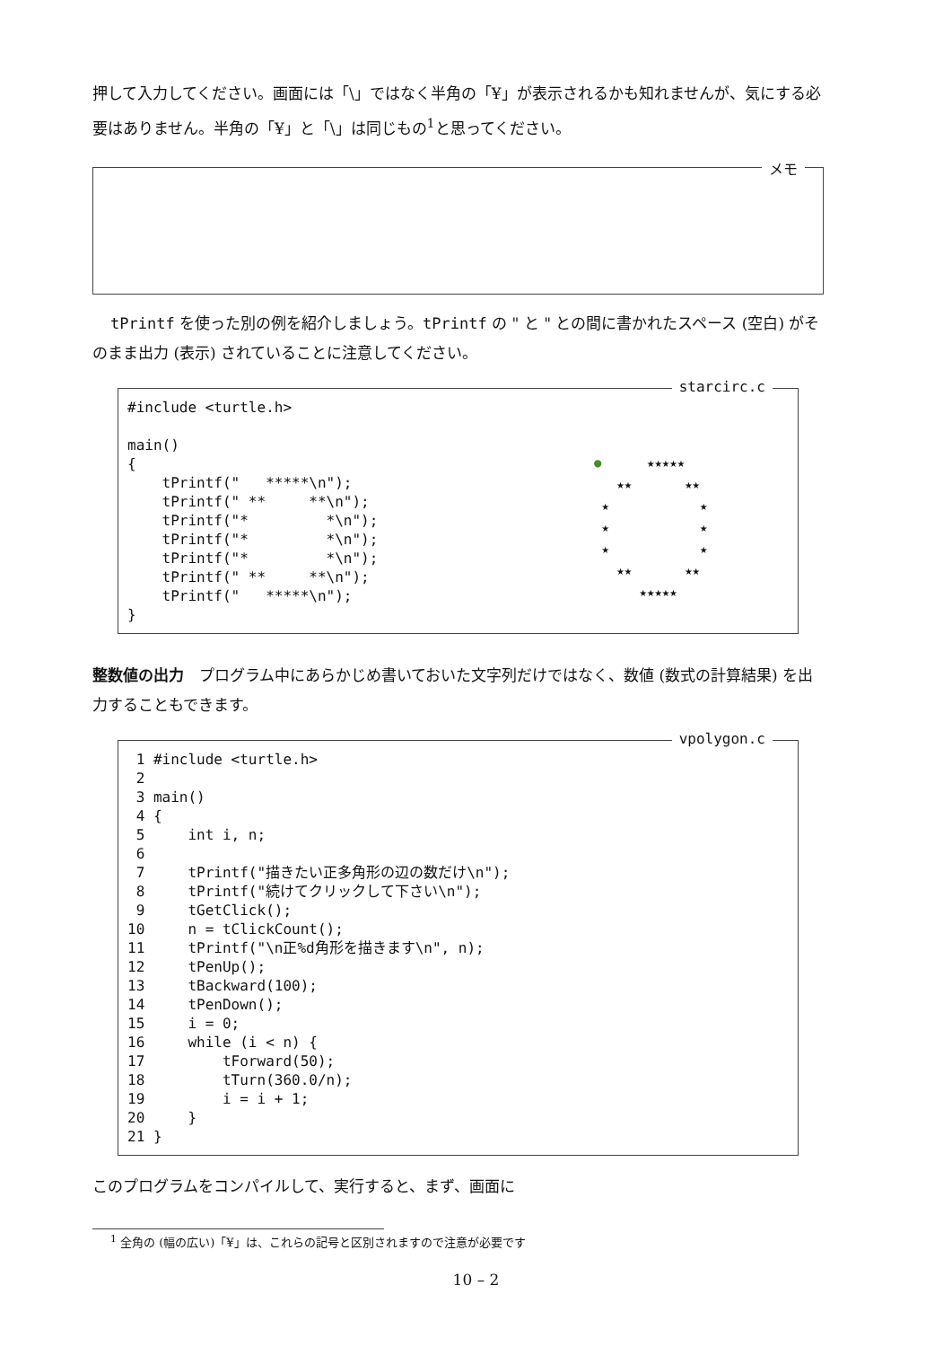押して入力してください。画面には「\」ではなく半角の「¥」が表示されるかも知れませんが、気にする必要はありません。半角の「¥」と「\」は同じもの<sup>1</sup>と思ってください。
メモ
tPrintf を使った別の例を紹介しましょう。tPrintf の " と " との間に書かれたスペース (空白) がそのまま出力 (表示) されていることに注意してください。
starcirc.c
#include <turtle.h>

main()
{
    tPrintf("   *****\n");
    tPrintf(" **     **\n");
    tPrintf("*         *\n");
    tPrintf("*         *\n");
    tPrintf("*         *\n");
    tPrintf(" **     **\n");
    tPrintf("   *****\n");
}
● ★★★★★ ★★ ★★ ★ ★ ★ ★ ★ ★ ★★ ★★ ★★★★★
整数値の出力　プログラム中にあらかじめ書いておいた文字列だけではなく、数値 (数式の計算結果) を出力することもできます。
vpolygon.c
 1 #include <turtle.h>
 2
 3 main()
 4 {
 5     int i, n;
 6
 7     tPrintf("描きたい正多角形の辺の数だけ\n");
 8     tPrintf("続けてクリックして下さい\n");
 9     tGetClick();
10     n = tClickCount();
11     tPrintf("\n正%d角形を描きます\n", n);
12     tPenUp();
13     tBackward(100);
14     tPenDown();
15     i = 0;
16     while (i < n) {
17         tForward(50);
18         tTurn(360.0/n);
19         i = i + 1;
20     }
21 }
このプログラムをコンパイルして、実行すると、まず、画面に
<sup>1</sup> 全角の (幅の広い)「¥」は、これらの記号と区別されますので注意が必要です
10 – 2